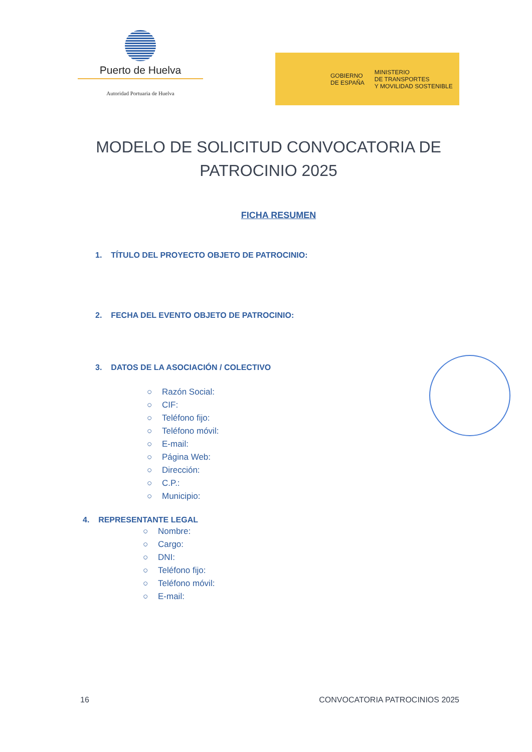Puerto de Huelva
Autoridad Portuaria de Huelva
GOBIERNO
DE ESPAÑA
MINISTERIO
DE TRANSPORTES
Y MOVILIDAD SOSTENIBLE
MODELO DE SOLICITUD CONVOCATORIA DE PATROCINIO 2025
FICHA RESUMEN
1. TÍTULO DEL PROYECTO OBJETO DE PATROCINIO:
2. FECHA DEL EVENTO OBJETO DE PATROCINIO:
3. DATOS DE LA ASOCIACIÓN / COLECTIVO
○ Razón Social:
○ CIF:
○ Teléfono fijo:
○ Teléfono móvil:
○ E-mail:
○ Página Web:
○ Dirección:
○ C.P.:
○ Municipio:
4. REPRESENTANTE LEGAL
○ Nombre:
○ Cargo:
○ DNI:
○ Teléfono fijo:
○ Teléfono móvil:
○ E-mail:
16 CONVOCATORIA PATROCINIOS 2025